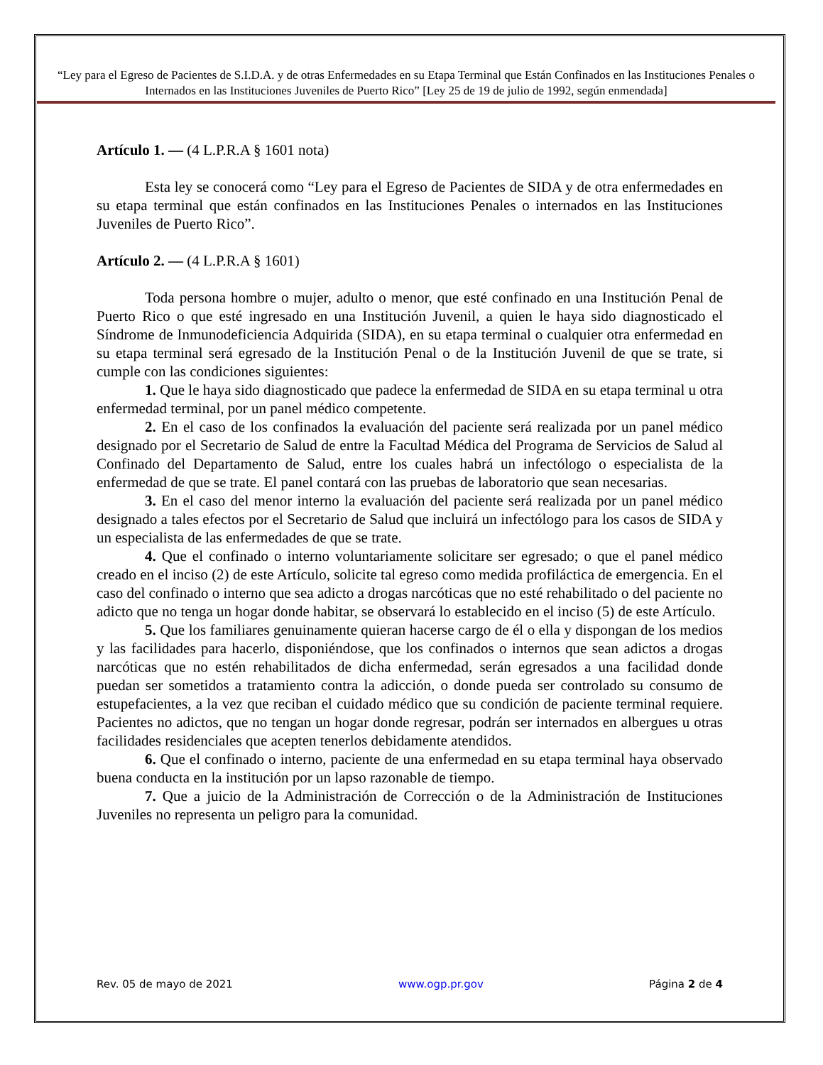“Ley para el Egreso de Pacientes de S.I.D.A. y de otras Enfermedades en su Etapa Terminal que Están Confinados en las Instituciones Penales o Internados en las Instituciones Juveniles de Puerto Rico” [Ley 25 de 19 de julio de 1992, según enmendada]
Artículo 1. — (4 L.P.R.A § 1601 nota)
Esta ley se conocerá como “Ley para el Egreso de Pacientes de SIDA y de otra enfermedades en su etapa terminal que están confinados en las Instituciones Penales o internados en las Instituciones Juveniles de Puerto Rico”.
Artículo 2. — (4 L.P.R.A § 1601)
Toda persona hombre o mujer, adulto o menor, que esté confinado en una Institución Penal de Puerto Rico o que esté ingresado en una Institución Juvenil, a quien le haya sido diagnosticado el Síndrome de Inmunodeficiencia Adquirida (SIDA), en su etapa terminal o cualquier otra enfermedad en su etapa terminal será egresado de la Institución Penal o de la Institución Juvenil de que se trate, si cumple con las condiciones siguientes:
1. Que le haya sido diagnosticado que padece la enfermedad de SIDA en su etapa terminal u otra enfermedad terminal, por un panel médico competente.
2. En el caso de los confinados la evaluación del paciente será realizada por un panel médico designado por el Secretario de Salud de entre la Facultad Médica del Programa de Servicios de Salud al Confinado del Departamento de Salud, entre los cuales habrá un infectólogo o especialista de la enfermedad de que se trate. El panel contará con las pruebas de laboratorio que sean necesarias.
3. En el caso del menor interno la evaluación del paciente será realizada por un panel médico designado a tales efectos por el Secretario de Salud que incluirá un infectólogo para los casos de SIDA y un especialista de las enfermedades de que se trate.
4. Que el confinado o interno voluntariamente solicitare ser egresado; o que el panel médico creado en el inciso (2) de este Artículo, solicite tal egreso como medida profiláctica de emergencia. En el caso del confinado o interno que sea adicto a drogas narcóticas que no esté rehabilitado o del paciente no adicto que no tenga un hogar donde habitar, se observará lo establecido en el inciso (5) de este Artículo.
5. Que los familiares genuinamente quieran hacerse cargo de él o ella y dispongan de los medios y las facilidades para hacerlo, disponiéndose, que los confinados o internos que sean adictos a drogas narcóticas que no estén rehabilitados de dicha enfermedad, serán egresados a una facilidad donde puedan ser sometidos a tratamiento contra la adicción, o donde pueda ser controlado su consumo de estupefacientes, a la vez que reciban el cuidado médico que su condición de paciente terminal requiere. Pacientes no adictos, que no tengan un hogar donde regresar, podrán ser internados en albergues u otras facilidades residenciales que acepten tenerlos debidamente atendidos.
6. Que el confinado o interno, paciente de una enfermedad en su etapa terminal haya observado buena conducta en la institución por un lapso razonable de tiempo.
7. Que a juicio de la Administración de Corrección o de la Administración de Instituciones Juveniles no representa un peligro para la comunidad.
Rev. 05 de mayo de 2021 www.ogp.pr.gov Página 2 de 4